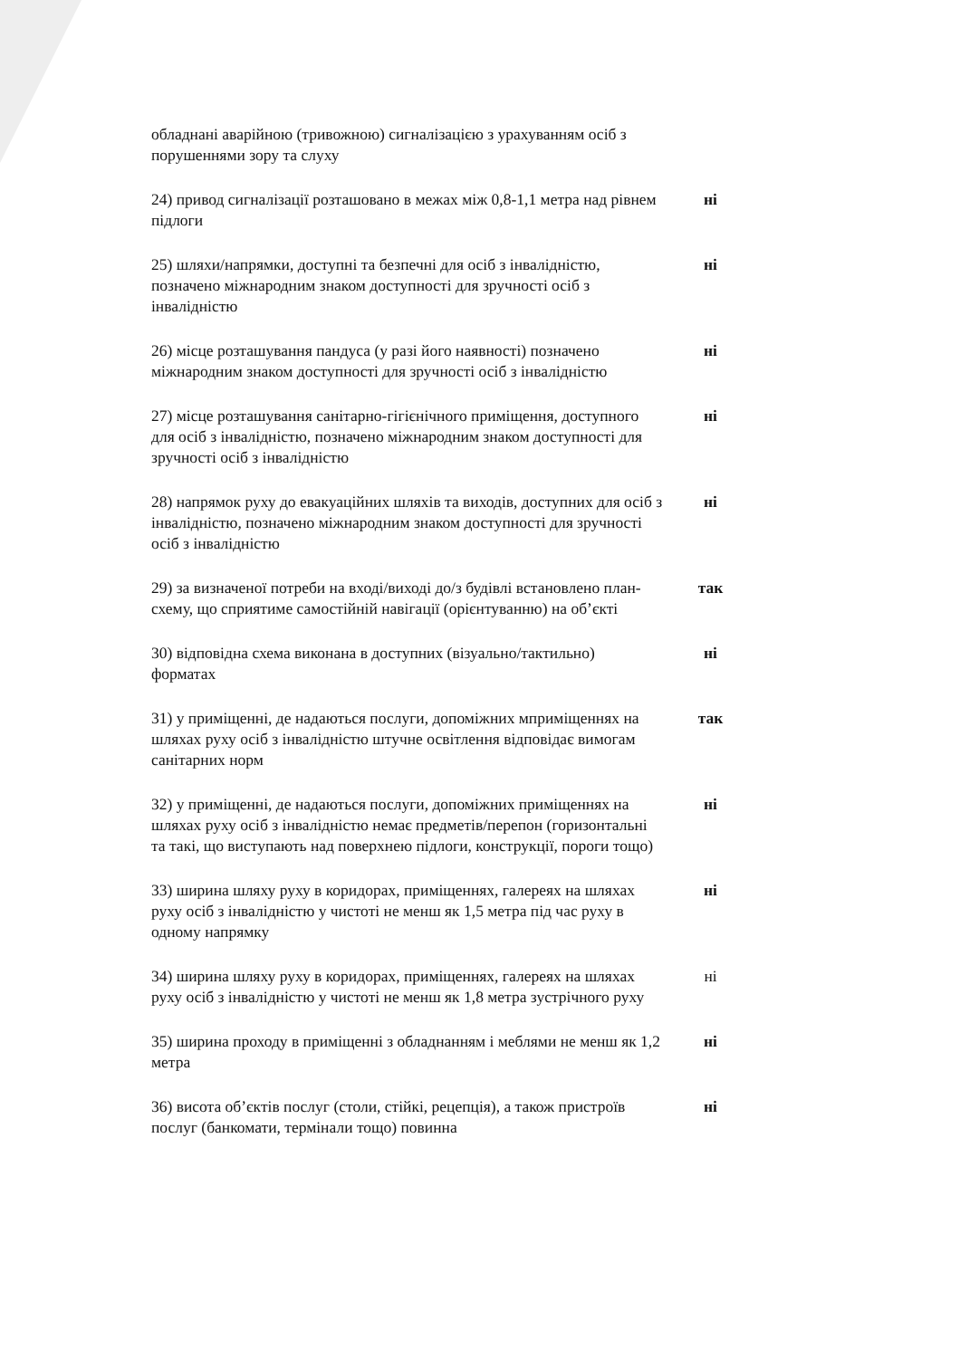обладнані аварійною (тривожною) сигналізацією з урахуванням осіб з порушеннями зору та слуху
24) привод сигналізації розташовано в межах між 0,8-1,1 метра над рівнем підлоги
ні
25) шляхи/напрямки, доступні та безпечні для осіб з інвалідністю, позначено міжнародним знаком доступності для зручності осіб з інвалідністю
ні
26) місце розташування пандуса (у разі його наявності) позначено міжнародним знаком доступності для зручності осіб з інвалідністю
ні
27) місце розташування санітарно-гігієнічного приміщення, доступного для осіб з інвалідністю, позначено міжнародним знаком доступності для зручності осіб з інвалідністю
ні
28) напрямок руху до евакуаційних шляхів та виходів, доступних для осіб з інвалідністю, позначено міжнародним знаком доступності для зручності осіб з інвалідністю
ні
29) за визначеної потреби на вході/виході до/з будівлі встановлено план-схему, що сприятиме самостійній навігації (орієнтуванню) на об’єкті
так
30) відповідна схема виконана в доступних (візуально/тактильно) форматах
ні
31) у приміщенні, де надаються послуги, допоміжних мприміщеннях на шляхах руху осіб з інвалідністю штучне освітлення відповідає вимогам санітарних норм
так
32) у приміщенні, де надаються послуги, допоміжних приміщеннях на шляхах руху осіб з інвалідністю немає предметів/перепон (горизонтальні та такі, що виступають над поверхнею підлоги, конструкції, пороги тощо)
ні
33) ширина шляху руху в коридорах, приміщеннях, галереях на шляхах руху осіб з інвалідністю у чистоті не менш як 1,5 метра під час руху в одному напрямку
ні
34) ширина шляху руху в коридорах, приміщеннях, галереях на шляхах руху осіб з інвалідністю у чистоті не менш як 1,8 метра зустрічного руху
ні
35) ширина проходу в приміщенні з обладнанням і меблями не менш як 1,2 метра
ні
36) висота об’єктів послуг (столи, стійкі, рецепція), а також пристроїв послуг (банкомати, термінали тощо) повинна
ні